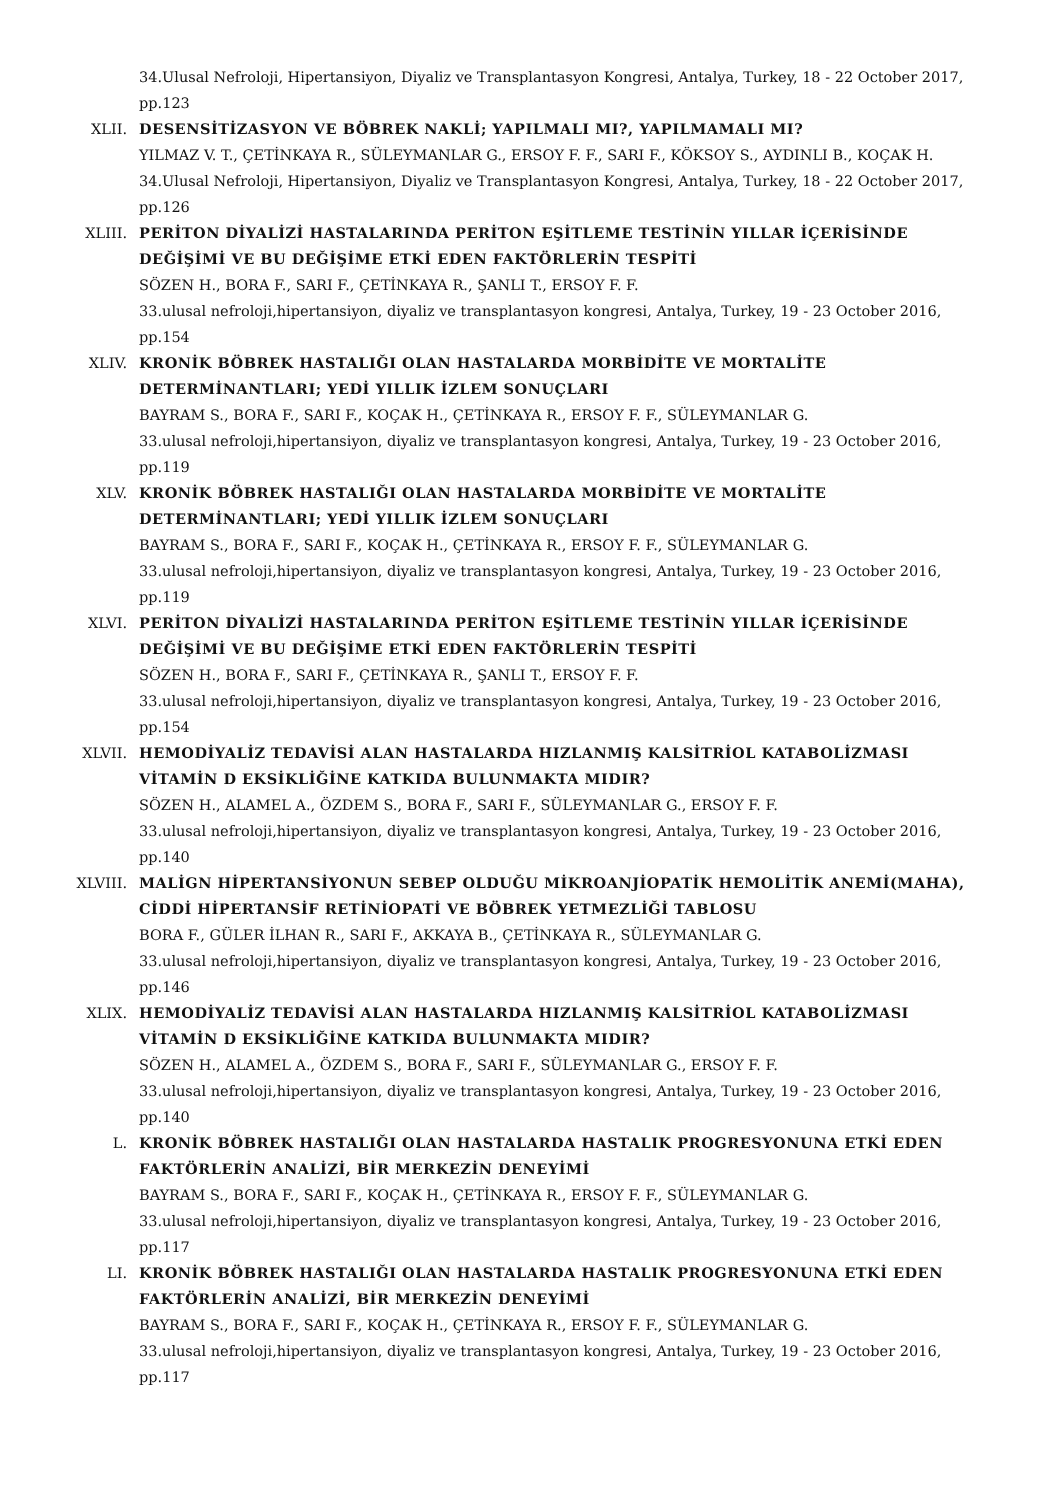34.Ulusal Nefroloji, Hipertansiyon, Diyaliz ve Transplantasyon Kongresi, Antalya, Turkey, 18 - 22 October 2017, pp.123
XLII. DESENSİTİZASYON VE BÖBREK NAKLİ; YAPILMALI MI?, YAPILMAMALI MI?
YILMAZ V. T., ÇETİNKAYA R., SÜLEYMANLAR G., ERSOY F. F., SARI F., KÖKSOY S., AYDINLI B., KOÇAK H.
34.Ulusal Nefroloji, Hipertansiyon, Diyaliz ve Transplantasyon Kongresi, Antalya, Turkey, 18 - 22 October 2017, pp.126
XLIII. PERİTON DİYALİZİ HASTALARINDA PERİTON EŞİTLEME TESTİNİN YILLAR İÇERİSİNDE DEĞİŞİMİ VE BU DEĞİŞİME ETKİ EDEN FAKTÖRLERİN TESPİTİ
SÖZEN H., BORA F., SARI F., ÇETİNKAYA R., ŞANLI T., ERSOY F. F.
33.ulusal nefroloji,hipertansiyon, diyaliz ve transplantasyon kongresi, Antalya, Turkey, 19 - 23 October 2016, pp.154
XLIV. KRONİK BÖBREK HASTALIĞI OLAN HASTALARDA MORBİDİTE VE MORTALİTE DETERMİNANTLARI; YEDİ YILLIK İZLEM SONUÇLARI
BAYRAM S., BORA F., SARI F., KOÇAK H., ÇETİNKAYA R., ERSOY F. F., SÜLEYMANLAR G.
33.ulusal nefroloji,hipertansiyon, diyaliz ve transplantasyon kongresi, Antalya, Turkey, 19 - 23 October 2016, pp.119
XLV. KRONİK BÖBREK HASTALIĞI OLAN HASTALARDA MORBİDİTE VE MORTALİTE DETERMİNANTLARI; YEDİ YILLIK İZLEM SONUÇLARI
BAYRAM S., BORA F., SARI F., KOÇAK H., ÇETİNKAYA R., ERSOY F. F., SÜLEYMANLAR G.
33.ulusal nefroloji,hipertansiyon, diyaliz ve transplantasyon kongresi, Antalya, Turkey, 19 - 23 October 2016, pp.119
XLVI. PERİTON DİYALİZİ HASTALARINDA PERİTON EŞİTLEME TESTİNİN YILLAR İÇERİSİNDE DEĞİŞİMİ VE BU DEĞİŞİME ETKİ EDEN FAKTÖRLERİN TESPİTİ
SÖZEN H., BORA F., SARI F., ÇETİNKAYA R., ŞANLI T., ERSOY F. F.
33.ulusal nefroloji,hipertansiyon, diyaliz ve transplantasyon kongresi, Antalya, Turkey, 19 - 23 October 2016, pp.154
XLVII. HEMODİYALİZ TEDAVİSİ ALAN HASTALARDA HIZLANMIŞ KALSİTRİOL KATABOLİZMASI VİTAMİN D EKSİKLİĞİNE KATKIDA BULUNMAKTA MIDIR?
SÖZEN H., ALAMEL A., ÖZDEM S., BORA F., SARI F., SÜLEYMANLAR G., ERSOY F. F.
33.ulusal nefroloji,hipertansiyon, diyaliz ve transplantasyon kongresi, Antalya, Turkey, 19 - 23 October 2016, pp.140
XLVIII. MALİGN HİPERTANSİYONUN SEBEP OLDUĞU MİKROANJİOPATİK HEMOLİTİK ANEMİ(MAHA), CİDDİ HİPERTANSİF RETİNİOPATİ VE BÖBREK YETMEZLİĞİ TABLOSU
BORA F., GÜLER İLHAN R., SARI F., AKKAYA B., ÇETİNKAYA R., SÜLEYMANLAR G.
33.ulusal nefroloji,hipertansiyon, diyaliz ve transplantasyon kongresi, Antalya, Turkey, 19 - 23 October 2016, pp.146
XLIX. HEMODİYALİZ TEDAVİSİ ALAN HASTALARDA HIZLANMIŞ KALSİTRİOL KATABOLİZMASI VİTAMİN D EKSİKLİĞİNE KATKIDA BULUNMAKTA MIDIR?
SÖZEN H., ALAMEL A., ÖZDEM S., BORA F., SARI F., SÜLEYMANLAR G., ERSOY F. F.
33.ulusal nefroloji,hipertansiyon, diyaliz ve transplantasyon kongresi, Antalya, Turkey, 19 - 23 October 2016, pp.140
L. KRONİK BÖBREK HASTALIĞI OLAN HASTALARDA HASTALIK PROGRESYONUNA ETKİ EDEN FAKTÖRLERİN ANALİZİ, BİR MERKEZİN DENEYİMİ
BAYRAM S., BORA F., SARI F., KOÇAK H., ÇETİNKAYA R., ERSOY F. F., SÜLEYMANLAR G.
33.ulusal nefroloji,hipertansiyon, diyaliz ve transplantasyon kongresi, Antalya, Turkey, 19 - 23 October 2016, pp.117
LI. KRONİK BÖBREK HASTALIĞI OLAN HASTALARDA HASTALIK PROGRESYONUNA ETKİ EDEN FAKTÖRLERİN ANALİZİ, BİR MERKEZİN DENEYİMİ
BAYRAM S., BORA F., SARI F., KOÇAK H., ÇETİNKAYA R., ERSOY F. F., SÜLEYMANLAR G.
33.ulusal nefroloji,hipertansiyon, diyaliz ve transplantasyon kongresi, Antalya, Turkey, 19 - 23 October 2016, pp.117